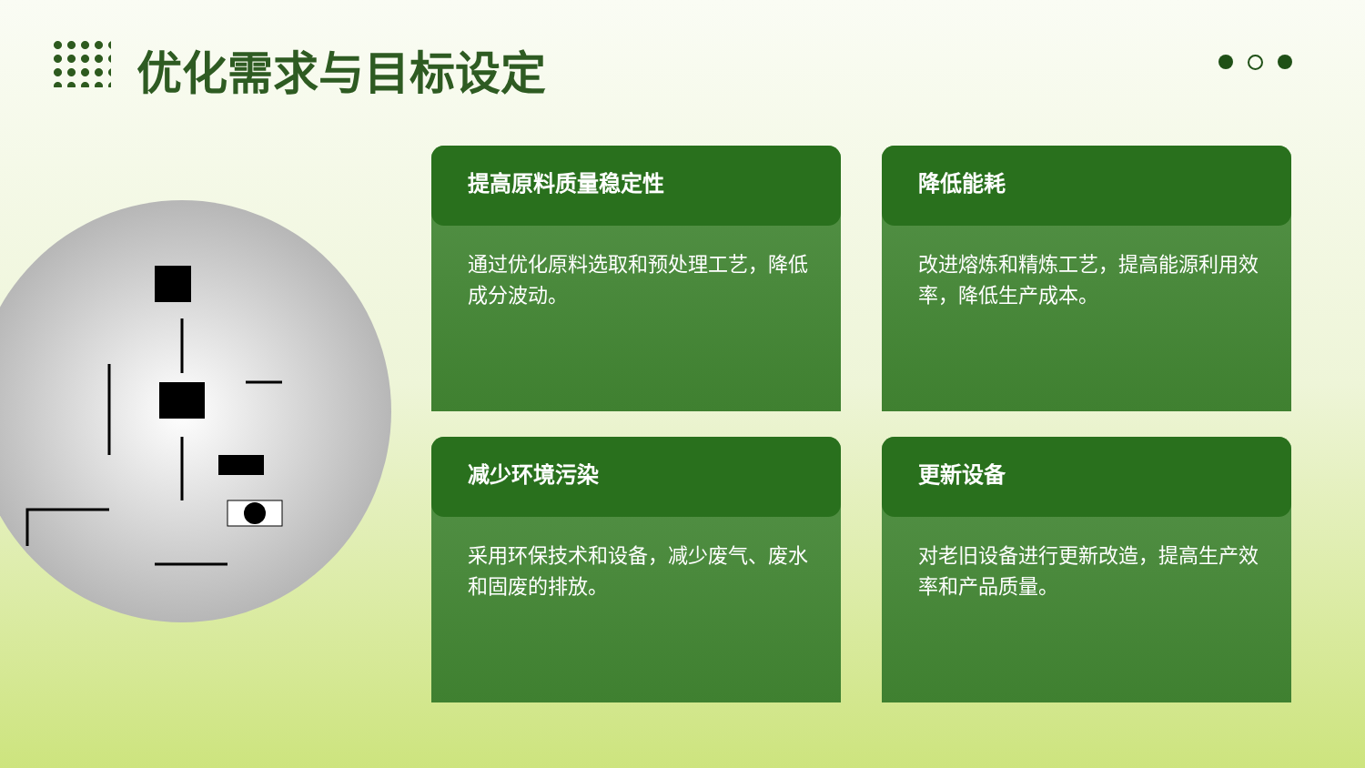优化需求与目标设定
提高原料质量稳定性
通过优化原料选取和预处理工艺，降低成分波动。
降低能耗
改进熔炼和精炼工艺，提高能源利用效率，降低生产成本。
减少环境污染
采用环保技术和设备，减少废气、废水和固废的排放。
更新设备
对老旧设备进行更新改造，提高生产效率和产品质量。